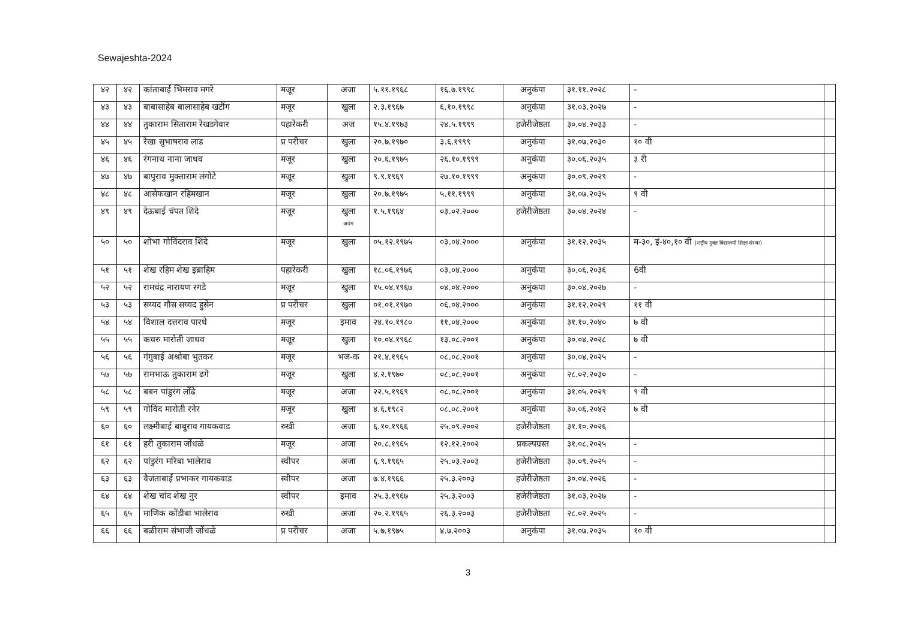Sewajeshta-2024
| ४२ | ४२ | कांताबाई भिमराव मगरे | मजूर | अजा | ५.११.१९६८ | १६.७.१९९८ | अनुकंपा | ३१.११.२०२८ | - | |
| ४३ | ४३ | बाबासाहेब बालासाहेब खटींग | मजूर | खुला | २.३.१९६७ | ६.१०.१९९८ | अनुकंपा | ३१.०३.२०२७ | - | |
| ४४ | ४४ | तुकाराम सिताराम रेखडगेवार | पहारेकरी | अज | १५.४.१९७३ | २४.५.१९९९ | हजेरीजेष्ठता | ३०.०४.२०३३ | - | |
| ४५ | ४५ | रेखा सुभाषराव लाड | प्र परीचर | खुला | २०.७.१९७० | ३.६.१९९९ | अनुकंपा | ३१.०७.२०३० | १० वी | |
| ४६ | ४६ | रंगनाथ नाना जाधव | मजूर | खुला | २०.६.१९७५ | २६.१०.१९९९ | अनुकंपा | ३०.०६.२०३५ | ३ री | |
| ४७ | ४७ | बापुराव मुक्ताराम लंगोटे | मजूर | खुला | ९.९.१९६९ | २७.१०.१९९९ | अनुकंपा | ३०.०९.२०२९ | - | |
| ४८ | ४८ | आसेफखान रहिमखान | मजूर | खुला | २०.७.१९७५ | ५.११.१९९९ | अनुकंपा | ३१.०७.२०३५ | ९ वी | |
| ४९ | ४९ | देऊबाई चंपत शिंदे | मजूर | खुला अपंग | १.५.१९६४ | ०३.०२.२००० | हजेरीजेष्ठता | ३०.०४.२०२४ | - | |
| ५० | ५० | शोभा गोविंदराव शिंदे | मजूर | खुला | ०५.१२.१९७५ | ०३.०४.२००० | अनुकंपा | ३१.१२.२०३५ | म-३०, इं-४०,१० वी (राष्ट्रीय मुक्त विद्यालयी शिक्षा संस्था) | |
| ५१ | ५१ | शेख रहिम शेख इब्राहिम | पहारेकरी | खुला | १८.०६.१९७६ | ०३.०४.२००० | अनुकंपा | ३०.०६.२०३६ | 6वी | |
| ५२ | ५२ | रामचंद्र नारायण रगडे | मजूर | खुला | १५.०४.१९६७ | ०४.०४.२००० | अनुंकपा | ३०.०४.२०२७ | - | |
| ५३ | ५३ | सय्यद गौस सय्यद हुसेन | प्र परीचर | खुला | ०१.०१.१९७० | ०६.०४.२००० | अनुकंपा | ३१.१२.२०२९ | ११ वी | |
| ५४ | ५४ | विशाल दत्तराव पारधे | मजूर | इमाव | २४.१०.१९८० | ११.०४.२००० | अनुकंपा | ३१.१०.२०४० | ७ वी | |
| ५५ | ५५ | कचरु मारोती जाधव | मजूर | खुला | १०.०४.१९६८ | १३.०८.२००१ | अनुकंपा | ३०.०४.२०२८ | ७ वी | |
| ५६ | ५६ | गंगुबाई अश्रोबा भुतकर | मजूर | भज-क | २१.४.१९६५ | ०८.०८.२००१ | अनुकंपा | ३०.०४.२०२५ | - | |
| ५७ | ५७ | रामभाऊ तुकाराम ढगे | मजूर | खुला | ४.२.१९७० | ०८.०८.२००१ | अनुकंपा | २८.०२.२०३० | - | |
| ५८ | ५८ | बबन पांडुरंग लोंढे | मजूर | अजा | २२.५.१९६९ | ०८.०८.२००१ | अनुकंपा | ३१.०५.२०२९ | ९ वी | |
| ५९ | ५९ | गोविंद मारोती रनेर | मजूर | खुला | ४.६.१९८२ | ०८.०८.२००१ | अनुकंपा | ३०.०६.२०४२ | ७ वी | |
| ६० | ६० | लक्ष्मीबाई बाबुराव गायकवाड | रुखी | अजा | ६.१०.१९६६ | २५.०९.२००२ | हजेरीजेष्ठता | ३१.१०.२०२६ | | |
| ६१ | ६१ | हरी तुकाराम जोंधळे | मजूर | अजा | २०.८.१९६५ | १२.१२.२००२ | प्रकल्पग्रस्त | ३१.०८.२०२५ | - | |
| ६२ | ६२ | पांडुरंग मरिबा भालेराव | स्वीपर | अजा | ६.९.१९६५ | २५.०३.२००३ | हजेरीजेष्ठता | ३०.०९.२०२५ | - | |
| ६३ | ६३ | वैजंताबाई प्रभाकर गायकवाड | स्वीपर | अजा | ७.४.१९६६ | २५.३.२००३ | हजेरीजेष्ठता | ३०.०४.२०२६ | - | |
| ६४ | ६४ | शेख चांद शेख नुर | स्वीपर | इमाव | २५.३.१९६७ | २५.३.२००३ | हजेरीजेष्ठता | ३१.०३.२०२७ | - | |
| ६५ | ६५ | माणिक कोंडीबा भालेराव | रुखी | अजा | २०.२.१९६५ | २६.३.२००३ | हजेरीजेष्ठता | २८.०२.२०२५ | - | |
| ६६ | ६६ | बळीराम संभाजी जोंधळे | प्र परीचर | अजा | ५.७.१९७५ | ४.७.२००३ | अनुकंपा | ३१.०७.२०३५ | १० वी | |
3